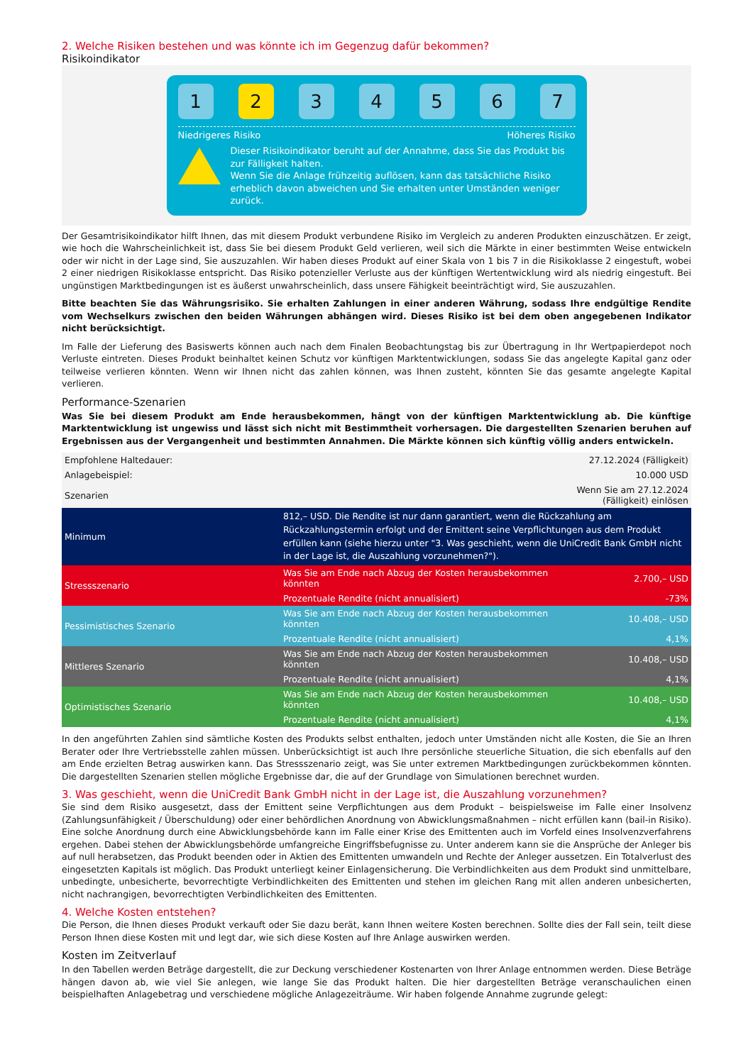2. Welche Risiken bestehen und was könnte ich im Gegenzug dafür bekommen?
Risikoindikator
1 2 3 4 5 6 7
Niedrigeres Risiko Höheres Risiko
Dieser Risikoindikator beruht auf der Annahme, dass Sie das Produkt bis zur Fälligkeit halten.
Wenn Sie die Anlage frühzeitig auflösen, kann das tatsächliche Risiko erheblich davon abweichen und Sie erhalten unter Umständen weniger zurück.
Der Gesamtrisikoindikator hilft Ihnen, das mit diesem Produkt verbundene Risiko im Vergleich zu anderen Produkten einzuschätzen. Er zeigt, wie hoch die Wahrscheinlichkeit ist, dass Sie bei diesem Produkt Geld verlieren, weil sich die Märkte in einer bestimmten Weise entwickeln oder wir nicht in der Lage sind, Sie auszuzahlen. Wir haben dieses Produkt auf einer Skala von 1 bis 7 in die Risikoklasse 2 eingestuft, wobei 2 einer niedrigen Risikoklasse entspricht. Das Risiko potenzieller Verluste aus der künftigen Wertentwicklung wird als niedrig eingestuft. Bei ungünstigen Marktbedingungen ist es äußerst unwahrscheinlich, dass unsere Fähigkeit beeinträchtigt wird, Sie auszuzahlen.
Bitte beachten Sie das Währungsrisiko. Sie erhalten Zahlungen in einer anderen Währung, sodass Ihre endgültige Rendite vom Wechselkurs zwischen den beiden Währungen abhängen wird. Dieses Risiko ist bei dem oben angegebenen Indikator nicht berücksichtigt.
Im Falle der Lieferung des Basiswerts können auch nach dem Finalen Beobachtungstag bis zur Übertragung in Ihr Wertpapierdepot noch Verluste eintreten. Dieses Produkt beinhaltet keinen Schutz vor künftigen Marktentwicklungen, sodass Sie das angelegte Kapital ganz oder teilweise verlieren könnten. Wenn wir Ihnen nicht das zahlen können, was Ihnen zusteht, könnten Sie das gesamte angelegte Kapital verlieren.
Performance-Szenarien
Was Sie bei diesem Produkt am Ende herausbekommen, hängt von der künftigen Marktentwicklung ab. Die künftige Marktentwicklung ist ungewiss und lässt sich nicht mit Bestimmtheit vorhersagen. Die dargestellten Szenarien beruhen auf Ergebnissen aus der Vergangenheit und bestimmten Annahmen. Die Märkte können sich künftig völlig anders entwickeln.
| Empfohlene Haltedauer: | | 27.12.2024 (Fälligkeit) |
| Anlagebeispiel: | | 10.000 USD |
| Szenarien | | Wenn Sie am 27.12.2024 (Fälligkeit) einlösen |
| Minimum | 812,– USD. Die Rendite ist nur dann garantiert, wenn die Rückzahlung am Rückzahlungstermin erfolgt und der Emittent seine Verpflichtungen aus dem Produkt erfüllen kann (siehe hierzu unter "3. Was geschieht, wenn die UniCredit Bank GmbH nicht in der Lage ist, die Auszahlung vorzunehmen?"). | |
| Stressszenario | Was Sie am Ende nach Abzug der Kosten herausbekommen könnten | 2.700,– USD |
| | Prozentuale Rendite (nicht annualisiert) | -73% |
| Pessimistisches Szenario | Was Sie am Ende nach Abzug der Kosten herausbekommen könnten | 10.408,– USD |
| | Prozentuale Rendite (nicht annualisiert) | 4,1% |
| Mittleres Szenario | Was Sie am Ende nach Abzug der Kosten herausbekommen könnten | 10.408,– USD |
| | Prozentuale Rendite (nicht annualisiert) | 4,1% |
| Optimistisches Szenario | Was Sie am Ende nach Abzug der Kosten herausbekommen könnten | 10.408,– USD |
| | Prozentuale Rendite (nicht annualisiert) | 4,1% |
In den angeführten Zahlen sind sämtliche Kosten des Produkts selbst enthalten, jedoch unter Umständen nicht alle Kosten, die Sie an Ihren Berater oder Ihre Vertriebsstelle zahlen müssen. Unberücksichtigt ist auch Ihre persönliche steuerliche Situation, die sich ebenfalls auf den am Ende erzielten Betrag auswirken kann. Das Stressszenario zeigt, was Sie unter extremen Marktbedingungen zurückbekommen könnten. Die dargestellten Szenarien stellen mögliche Ergebnisse dar, die auf der Grundlage von Simulationen berechnet wurden.
3. Was geschieht, wenn die UniCredit Bank GmbH nicht in der Lage ist, die Auszahlung vorzunehmen?
Sie sind dem Risiko ausgesetzt, dass der Emittent seine Verpflichtungen aus dem Produkt – beispielsweise im Falle einer Insolvenz (Zahlungsunfähigkeit / Überschuldung) oder einer behördlichen Anordnung von Abwicklungsmaßnahmen – nicht erfüllen kann (bail-in Risiko). Eine solche Anordnung durch eine Abwicklungsbehörde kann im Falle einer Krise des Emittenten auch im Vorfeld eines Insolvenzverfahrens ergehen. Dabei stehen der Abwicklungsbehörde umfangreiche Eingriffsbefugnisse zu. Unter anderem kann sie die Ansprüche der Anleger bis auf null herabsetzen, das Produkt beenden oder in Aktien des Emittenten umwandeln und Rechte der Anleger aussetzen. Ein Totalverlust des eingesetzten Kapitals ist möglich. Das Produkt unterliegt keiner Einlagensicherung. Die Verbindlichkeiten aus dem Produkt sind unmittelbare, unbedingte, unbesicherte, bevorrechtigte Verbindlichkeiten des Emittenten und stehen im gleichen Rang mit allen anderen unbesicherten, nicht nachrangigen, bevorrechtigten Verbindlichkeiten des Emittenten.
4. Welche Kosten entstehen?
Die Person, die Ihnen dieses Produkt verkauft oder Sie dazu berät, kann Ihnen weitere Kosten berechnen. Sollte dies der Fall sein, teilt diese Person Ihnen diese Kosten mit und legt dar, wie sich diese Kosten auf Ihre Anlage auswirken werden.
Kosten im Zeitverlauf
In den Tabellen werden Beträge dargestellt, die zur Deckung verschiedener Kostenarten von Ihrer Anlage entnommen werden. Diese Beträge hängen davon ab, wie viel Sie anlegen, wie lange Sie das Produkt halten. Die hier dargestellten Beträge veranschaulichen einen beispielhaften Anlagebetrag und verschiedene mögliche Anlagezeiträume. Wir haben folgende Annahme zugrunde gelegt: